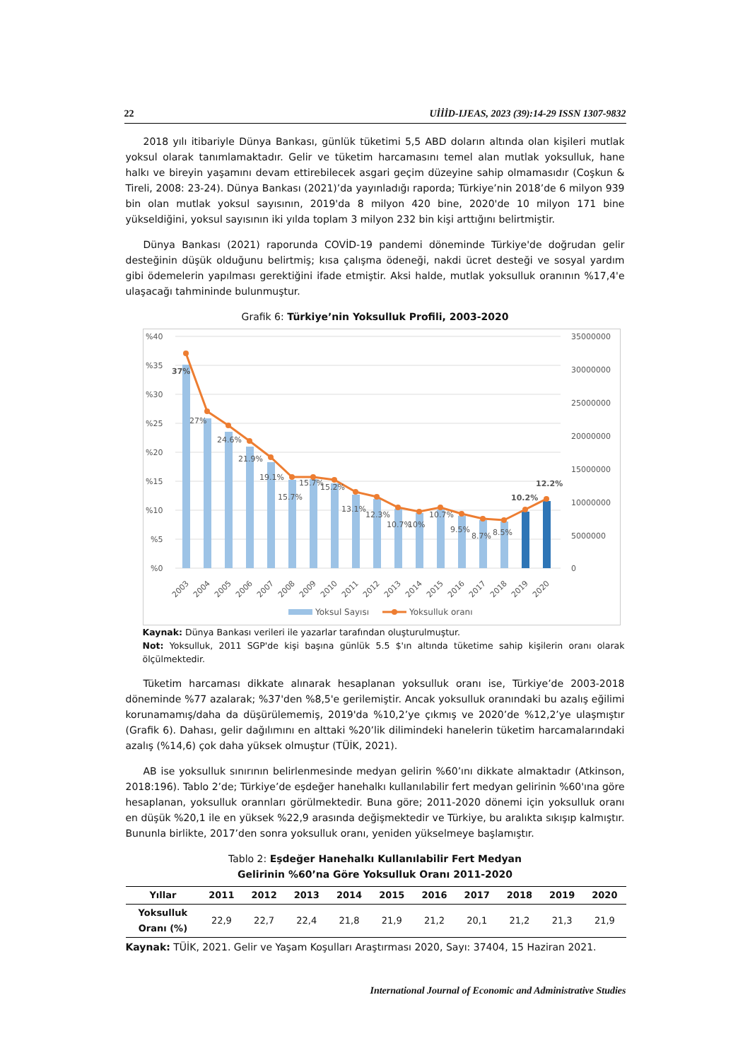22 UİİİD-IJEAS, 2023 (39):14-29 ISSN 1307-9832
2018 yılı itibariyle Dünya Bankası, günlük tüketimi 5,5 ABD doların altında olan kişileri mutlak yoksul olarak tanımlamaktadır. Gelir ve tüketim harcamasını temel alan mutlak yoksulluk, hane halkı ve bireyin yaşamını devam ettirebilecek asgari geçim düzeyine sahip olmamasıdır (Coşkun & Tireli, 2008: 23-24). Dünya Bankası (2021)’da yayınladığı raporda; Türkiye’nin 2018’de 6 milyon 939 bin olan mutlak yoksul sayısının, 2019'da 8 milyon 420 bine, 2020'de 10 milyon 171 bine yükseldiğini, yoksul sayısının iki yılda toplam 3 milyon 232 bin kişi arttığını belirtmiştir.
Dünya Bankası (2021) raporunda COVİD-19 pandemi döneminde Türkiye'de doğrudan gelir desteğinin düşük olduğunu belirtmiş; kısa çalışma ödeneği, nakdi ücret desteği ve sosyal yardım gibi ödemelerin yapılması gerektiğini ifade etmiştir. Aksi halde, mutlak yoksulluk oranının %17,4'e ulaşacağı tahmininde bulunmuştur.
Grafik 6: Türkiye’nin Yoksulluk Profili, 2003-2020
%40
%35
%30
%25
%20
%15
%10
%5
%0
35000000
30000000
25000000
20000000
15000000
10000000
5000000
0
37%
27%
24.6%
21.9%
19.1%
15.7%
15.7%
15.2%
13.1%
12.3%
10.7%
10%
10.7%
9.5%
8.7%
8.5%
10.2%
12.2%
2003
2004
2005
2006
2007
2008
2009
2010
2011
2012
2013
2014
2015
2016
2017
2018
2019
2020
Yoksul Sayısı
Yoksulluk oranı
Kaynak: Dünya Bankası verileri ile yazarlar tarafından oluşturulmuştur.
Not: Yoksulluk, 2011 SGP'de kişi başına günlük 5.5 $'ın altında tüketime sahip kişilerin oranı olarak ölçülmektedir.
Tüketim harcaması dikkate alınarak hesaplanan yoksulluk oranı ise, Türkiye’de 2003-2018 döneminde %77 azalarak; %37'den %8,5'e gerilemiştir. Ancak yoksulluk oranındaki bu azalış eğilimi korunamamış/daha da düşürülememiş, 2019'da %10,2’ye çıkmış ve 2020’de %12,2’ye ulaşmıştır (Grafik 6). Dahası, gelir dağılımını en alttaki %20’lik dilimindeki hanelerin tüketim harcamalarındaki azalış (%14,6) çok daha yüksek olmuştur (TÜİK, 2021).
AB ise yoksulluk sınırının belirlenmesinde medyan gelirin %60’ını dikkate almaktadır (Atkinson, 2018:196). Tablo 2’de; Türkiye’de eşdeğer hanehalkı kullanılabilir fert medyan gelirinin %60'ına göre hesaplanan, yoksulluk orannları görülmektedir. Buna göre; 2011-2020 dönemi için yoksulluk oranı en düşük %20,1 ile en yüksek %22,9 arasında değişmektedir ve Türkiye, bu aralıkta sıkışıp kalmıştır. Bununla birlikte, 2017’den sonra yoksulluk oranı, yeniden yükselmeye başlamıştır.
Tablo 2: Eşdeğer Hanehalkı Kullanılabilir Fert Medyan
Gelirinin %60’na Göre Yoksulluk Oranı 2011-2020
| Yıllar | 2011 | 2012 | 2013 | 2014 | 2015 | 2016 | 2017 | 2018 | 2019 | 2020 |
| --- | --- | --- | --- | --- | --- | --- | --- | --- | --- | --- |
| Yoksulluk Oranı (%) | 22,9 | 22,7 | 22,4 | 21,8 | 21,9 | 21,2 | 20,1 | 21,2 | 21,3 | 21,9 |
Kaynak: TÜİK, 2021. Gelir ve Yaşam Koşulları Araştırması 2020, Sayı: 37404, 15 Haziran 2021.
International Journal of Economic and Administrative Studies